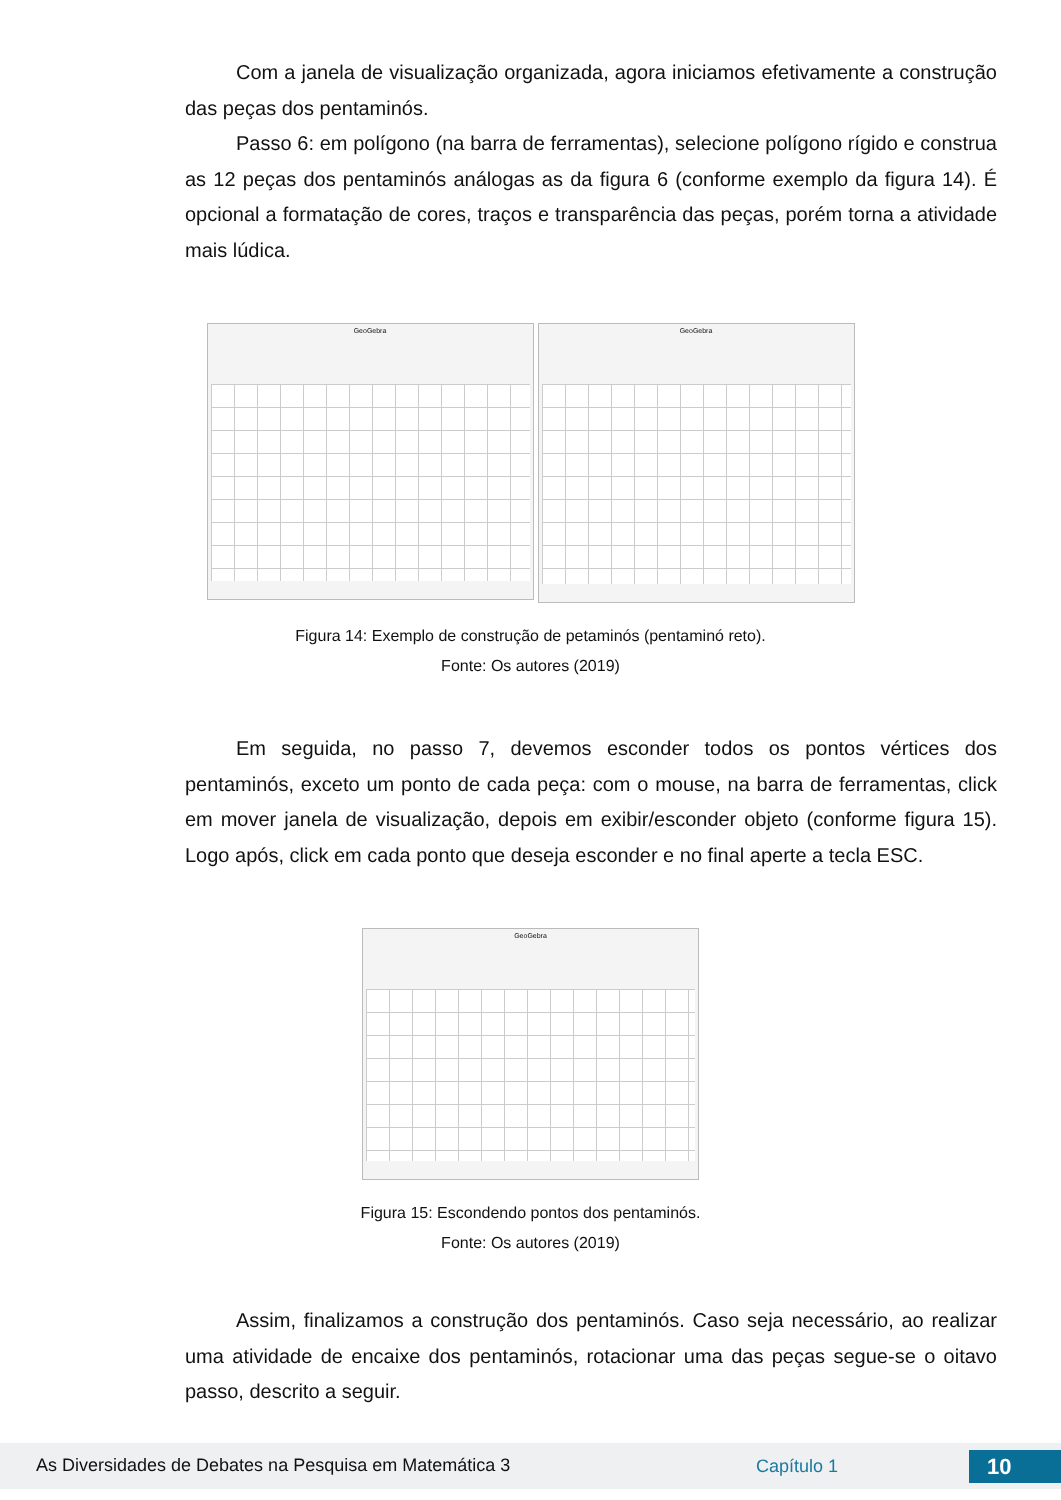Com a janela de visualização organizada, agora iniciamos efetivamente a construção das peças dos pentaminós.
Passo 6: em polígono (na barra de ferramentas), selecione polígono rígido e construa as 12 peças dos pentaminós análogas as da figura 6 (conforme exemplo da figura 14). É opcional a formatação de cores, traços e transparência das peças, porém torna a atividade mais lúdica.
GeoGebra
GeoGebra
Figura 14: Exemplo de construção de petaminós (pentaminó reto).
Fonte: Os autores (2019)
Em seguida, no passo 7, devemos esconder todos os pontos vértices dos pentaminós, exceto um ponto de cada peça: com o mouse, na barra de ferramentas, click em mover janela de visualização, depois em exibir/esconder objeto (conforme figura 15). Logo após, click em cada ponto que deseja esconder e no final aperte a tecla ESC.
GeoGebra
Figura 15: Escondendo pontos dos pentaminós.
Fonte: Os autores (2019)
Assim, finalizamos a construção dos pentaminós. Caso seja necessário, ao realizar uma atividade de encaixe dos pentaminós, rotacionar uma das peças segue-se o oitavo passo, descrito a seguir.
As Diversidades de Debates na Pesquisa em Matemática 3 Capítulo 1 10